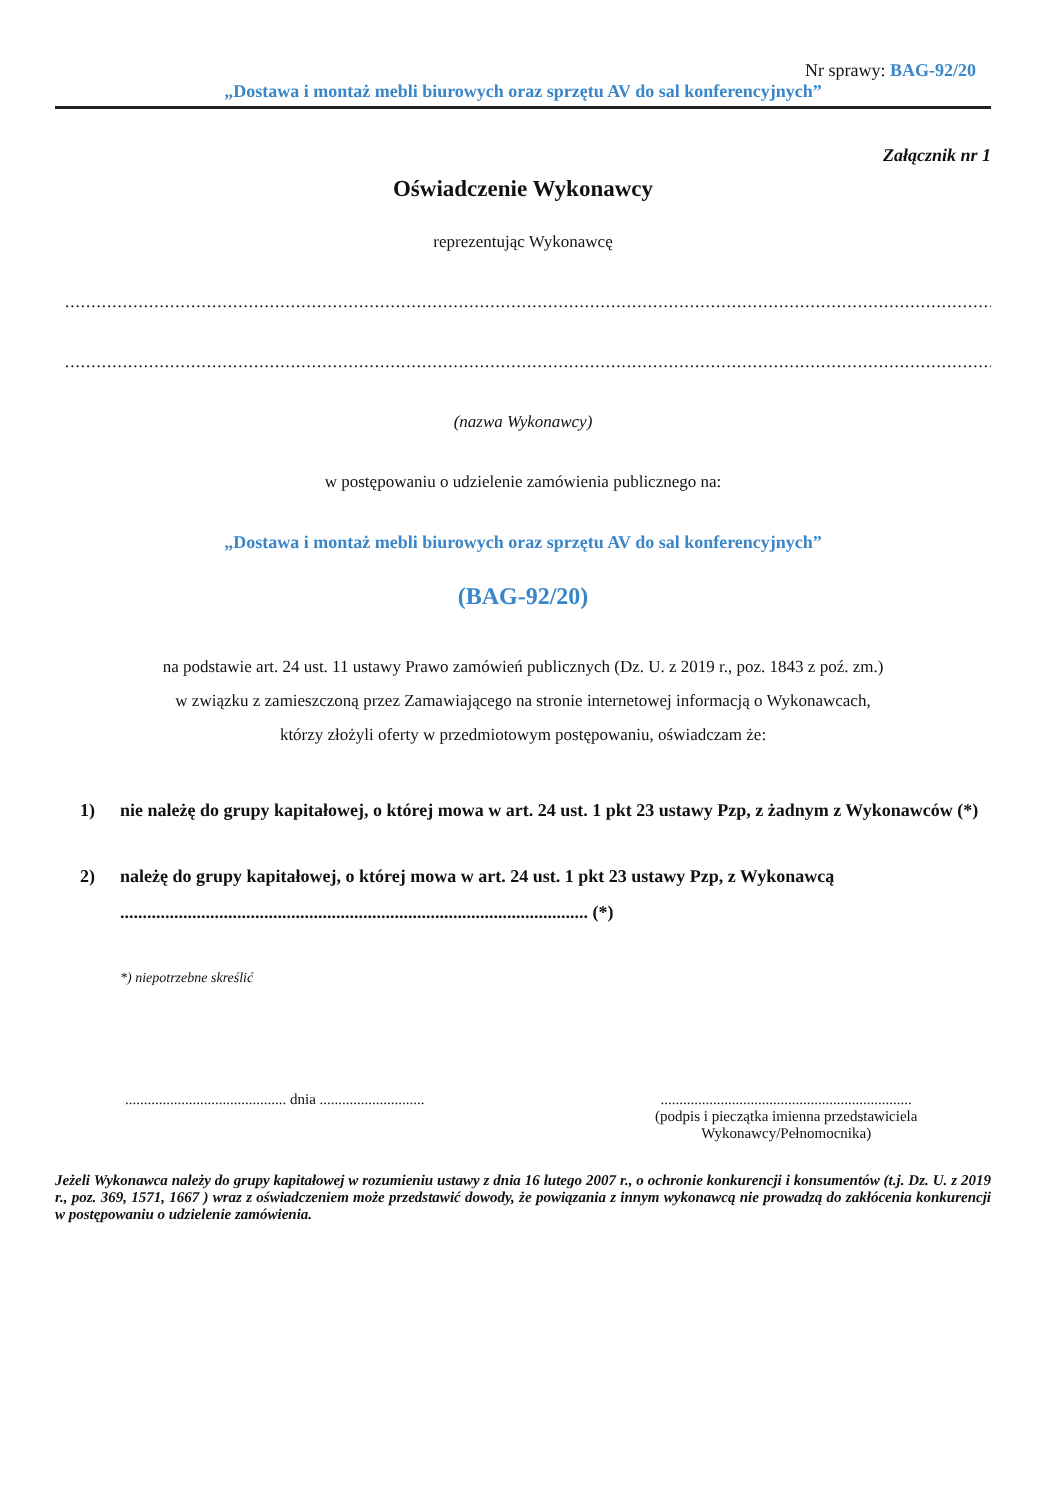Nr sprawy: BAG-92/20
„Dostawa i montaż mebli biurowych oraz sprzętu AV do sal konferencyjnych”
Załącznik nr 1
Oświadczenie Wykonawcy
reprezentując Wykonawcę
..................................................................................................................................................................................................
..................................................................................................................................................................................................
(nazwa Wykonawcy)
w postępowaniu o udzielenie zamówienia publicznego na:
„Dostawa i montaż mebli biurowych oraz sprzętu AV do sal konferencyjnych”
(BAG-92/20)
na podstawie art. 24 ust. 11 ustawy Prawo zamówień publicznych (Dz. U. z 2019 r., poz. 1843 z poź. zm.)
w związku z zamieszczoną przez Zamawiającego na stronie internetowej informacją o Wykonawcach,
którzy złożyli oferty w przedmiotowym postępowaniu, oświadczam że:
1) nie należę do grupy kapitałowej, o której mowa w art. 24 ust. 1 pkt 23 ustawy Pzp, z żadnym z Wykonawców (*)
2) należę do grupy kapitałowej, o której mowa w art. 24 ust. 1 pkt 23 ustawy Pzp, z Wykonawcą ........................................................................................................ (*)
*) niepotrzebne skreślić
........................................... dnia ............................
...................................................................
(podpis i pieczątka imienna przedstawiciela
Wykonawcy/Pełnomocnika)
Jeżeli Wykonawca należy do grupy kapitałowej w rozumieniu ustawy z dnia 16 lutego 2007 r., o ochronie konkurencji i konsumentów (t.j. Dz. U. z 2019 r., poz. 369, 1571, 1667 ) wraz z oświadczeniem może przedstawić dowody, że powiązania z innym wykonawcą nie prowadzą do zakłócenia konkurencji w postępowaniu o udzielenie zamówienia.